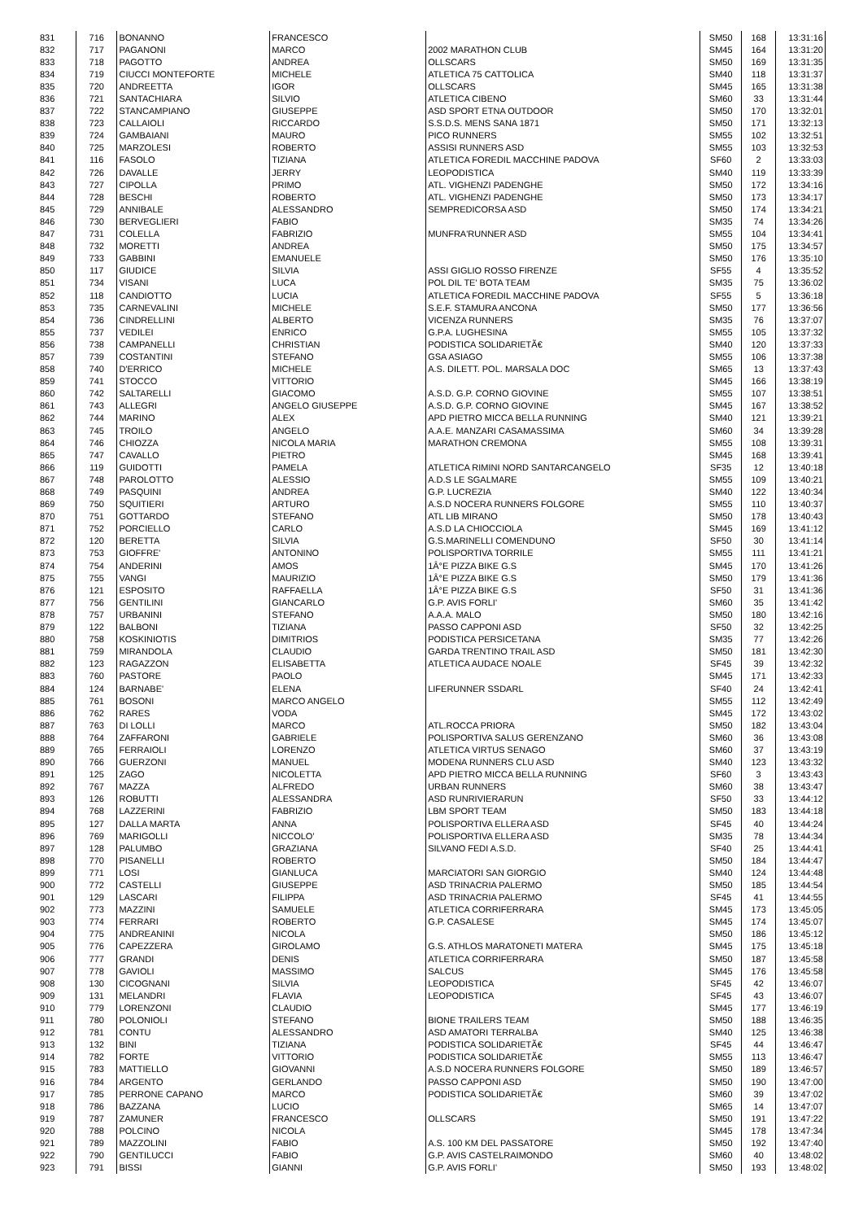| 831 | 716 | BONANNO | FRANCESCO | | SM50 | 168 | 13:31:16 |
| 832 | 717 | PAGANONI | MARCO | 2002 MARATHON CLUB | SM45 | 164 | 13:31:20 |
| 833 | 718 | PAGOTTO | ANDREA | OLLSCARS | SM50 | 169 | 13:31:35 |
| 834 | 719 | CIUCCI MONTEFORTE | MICHELE | ATLETICA 75 CATTOLICA | SM40 | 118 | 13:31:37 |
| 835 | 720 | ANDREETTA | IGOR | OLLSCARS | SM45 | 165 | 13:31:38 |
| 836 | 721 | SANTACHIARA | SILVIO | ATLETICA CIBENO | SM60 | 33 | 13:31:44 |
| 837 | 722 | STANCAMPIANO | GIUSEPPE | ASD SPORT ETNA OUTDOOR | SM50 | 170 | 13:32:01 |
| 838 | 723 | CALLAIOLI | RICCARDO | S.S.D.S. MENS SANA 1871 | SM50 | 171 | 13:32:13 |
| 839 | 724 | GAMBAIANI | MAURO | PICO RUNNERS | SM55 | 102 | 13:32:51 |
| 840 | 725 | MARZOLESI | ROBERTO | ASSISI RUNNERS ASD | SM55 | 103 | 13:32:53 |
| 841 | 116 | FASOLO | TIZIANA | ATLETICA FOREDIL MACCHINE PADOVA | SF60 | 2 | 13:33:03 |
| 842 | 726 | DAVALLE | JERRY | LEOPODISTICA | SM40 | 119 | 13:33:39 |
| 843 | 727 | CIPOLLA | PRIMO | ATL. VIGHENZI PADENGHE | SM50 | 172 | 13:34:16 |
| 844 | 728 | BESCHI | ROBERTO | ATL. VIGHENZI PADENGHE | SM50 | 173 | 13:34:17 |
| 845 | 729 | ANNIBALE | ALESSANDRO | SEMPREDICORSA ASD | SM50 | 174 | 13:34:21 |
| 846 | 730 | BERVEGLIERI | FABIO | | SM35 | 74 | 13:34:26 |
| 847 | 731 | COLELLA | FABRIZIO | MUNFRA'RUNNER ASD | SM55 | 104 | 13:34:41 |
| 848 | 732 | MORETTI | ANDREA | | SM50 | 175 | 13:34:57 |
| 849 | 733 | GABBINI | EMANUELE | | SM50 | 176 | 13:35:10 |
| 850 | 117 | GIUDICE | SILVIA | ASSI GIGLIO ROSSO FIRENZE | SF55 | 4 | 13:35:52 |
| 851 | 734 | VISANI | LUCA | POL DIL TE' BOTA TEAM | SM35 | 75 | 13:36:02 |
| 852 | 118 | CANDIOTTO | LUCIA | ATLETICA FOREDIL MACCHINE PADOVA | SF55 | 5 | 13:36:18 |
| 853 | 735 | CARNEVALINI | MICHELE | S.E.F. STAMURA ANCONA | SM50 | 177 | 13:36:56 |
| 854 | 736 | CINDRELLINI | ALBERTO | VICENZA RUNNERS | SM35 | 76 | 13:37:07 |
| 855 | 737 | VEDILEI | ENRICO | G.P.A. LUGHESINA | SM55 | 105 | 13:37:32 |
| 856 | 738 | CAMPANELLI | CHRISTIAN | PODISTICA SOLIDARIETÃ€ | SM40 | 120 | 13:37:33 |
| 857 | 739 | COSTANTINI | STEFANO | GSA ASIAGO | SM55 | 106 | 13:37:38 |
| 858 | 740 | D'ERRICO | MICHELE | A.S. DILETT. POL. MARSALA DOC | SM65 | 13 | 13:37:43 |
| 859 | 741 | STOCCO | VITTORIO | | SM45 | 166 | 13:38:19 |
| 860 | 742 | SALTARELLI | GIACOMO | A.S.D. G.P. CORNO GIOVINE | SM55 | 107 | 13:38:51 |
| 861 | 743 | ALLEGRI | ANGELO GIUSEPPE | A.S.D. G.P. CORNO GIOVINE | SM45 | 167 | 13:38:52 |
| 862 | 744 | MARINO | ALEX | APD PIETRO MICCA BELLA RUNNING | SM40 | 121 | 13:39:21 |
| 863 | 745 | TROILO | ANGELO | A.A.E. MANZARI CASAMASSIMA | SM60 | 34 | 13:39:28 |
| 864 | 746 | CHIOZZA | NICOLA MARIA | MARATHON CREMONA | SM55 | 108 | 13:39:31 |
| 865 | 747 | CAVALLO | PIETRO | | SM45 | 168 | 13:39:41 |
| 866 | 119 | GUIDOTTI | PAMELA | ATLETICA RIMINI NORD SANTARCANGELO | SF35 | 12 | 13:40:18 |
| 867 | 748 | PAROLOTTO | ALESSIO | A.D.S LE SGALMARE | SM55 | 109 | 13:40:21 |
| 868 | 749 | PASQUINI | ANDREA | G.P. LUCREZIA | SM40 | 122 | 13:40:34 |
| 869 | 750 | SQUITIERI | ARTURO | A.S.D NOCERA RUNNERS FOLGORE | SM55 | 110 | 13:40:37 |
| 870 | 751 | GOTTARDO | STEFANO | ATL LIB MIRANO | SM50 | 178 | 13:40:43 |
| 871 | 752 | PORCIELLO | CARLO | A.S.D LA CHIOCCIOLA | SM45 | 169 | 13:41:12 |
| 872 | 120 | BERETTA | SILVIA | G.S.MARINELLI COMENDUNO | SF50 | 30 | 13:41:14 |
| 873 | 753 | GIOFFRE' | ANTONINO | POLISPORTIVA TORRILE | SM55 | 111 | 13:41:21 |
| 874 | 754 | ANDERINI | AMOS | 1Â°E PIZZA BIKE G.S | SM45 | 170 | 13:41:26 |
| 875 | 755 | VANGI | MAURIZIO | 1Â°E PIZZA BIKE G.S | SM50 | 179 | 13:41:36 |
| 876 | 121 | ESPOSITO | RAFFAELLA | 1Â°E PIZZA BIKE G.S | SF50 | 31 | 13:41:36 |
| 877 | 756 | GENTILINI | GIANCARLO | G.P. AVIS FORLI' | SM60 | 35 | 13:41:42 |
| 878 | 757 | URBANINI | STEFANO | A.A.A. MALO | SM50 | 180 | 13:42:16 |
| 879 | 122 | BALBONI | TIZIANA | PASSO CAPPONI ASD | SF50 | 32 | 13:42:25 |
| 880 | 758 | KOSKINIOTIS | DIMITRIOS | PODISTICA PERSICETANA | SM35 | 77 | 13:42:26 |
| 881 | 759 | MIRANDOLA | CLAUDIO | GARDA TRENTINO TRAIL ASD | SM50 | 181 | 13:42:30 |
| 882 | 123 | RAGAZZON | ELISABETTA | ATLETICA AUDACE NOALE | SF45 | 39 | 13:42:32 |
| 883 | 760 | PASTORE | PAOLO | | SM45 | 171 | 13:42:33 |
| 884 | 124 | BARNABE' | ELENA | LIFERUNNER SSDARL | SF40 | 24 | 13:42:41 |
| 885 | 761 | BOSONI | MARCO ANGELO | | SM55 | 112 | 13:42:49 |
| 886 | 762 | RARES | VODA | | SM45 | 172 | 13:43:02 |
| 887 | 763 | DI LOLLI | MARCO | ATL.ROCCA PRIORA | SM50 | 182 | 13:43:04 |
| 888 | 764 | ZAFFARONI | GABRIELE | POLISPORTIVA SALUS GERENZANO | SM60 | 36 | 13:43:08 |
| 889 | 765 | FERRAIOLI | LORENZO | ATLETICA VIRTUS SENAGO | SM60 | 37 | 13:43:19 |
| 890 | 766 | GUERZONI | MANUEL | MODENA RUNNERS CLU ASD | SM40 | 123 | 13:43:32 |
| 891 | 125 | ZAGO | NICOLETTA | APD PIETRO MICCA BELLA RUNNING | SF60 | 3 | 13:43:43 |
| 892 | 767 | MAZZA | ALFREDO | URBAN RUNNERS | SM60 | 38 | 13:43:47 |
| 893 | 126 | ROBUTTI | ALESSANDRA | ASD RUNRIVIERARUN | SF50 | 33 | 13:44:12 |
| 894 | 768 | LAZZERINI | FABRIZIO | LBM SPORT TEAM | SM50 | 183 | 13:44:18 |
| 895 | 127 | DALLA MARTA | ANNA | POLISPORTIVA ELLERA ASD | SF45 | 40 | 13:44:24 |
| 896 | 769 | MARIGOLLI | NICCOLO' | POLISPORTIVA ELLERA ASD | SM35 | 78 | 13:44:34 |
| 897 | 128 | PALUMBO | GRAZIANA | SILVANO FEDI A.S.D. | SF40 | 25 | 13:44:41 |
| 898 | 770 | PISANELLI | ROBERTO | | SM50 | 184 | 13:44:47 |
| 899 | 771 | LOSI | GIANLUCA | MARCIATORI SAN GIORGIO | SM40 | 124 | 13:44:48 |
| 900 | 772 | CASTELLI | GIUSEPPE | ASD TRINACRIA PALERMO | SM50 | 185 | 13:44:54 |
| 901 | 129 | LASCARI | FILIPPA | ASD TRINACRIA PALERMO | SF45 | 41 | 13:44:55 |
| 902 | 773 | MAZZINI | SAMUELE | ATLETICA CORRIFERRARA | SM45 | 173 | 13:45:05 |
| 903 | 774 | FERRARI | ROBERTO | G.P. CASALESE | SM45 | 174 | 13:45:07 |
| 904 | 775 | ANDREANINI | NICOLA | | SM50 | 186 | 13:45:12 |
| 905 | 776 | CAPEZZERA | GIROLAMO | G.S. ATHLOS MARATONETI MATERA | SM45 | 175 | 13:45:18 |
| 906 | 777 | GRANDI | DENIS | ATLETICA CORRIFERRARA | SM50 | 187 | 13:45:58 |
| 907 | 778 | GAVIOLI | MASSIMO | SALCUS | SM45 | 176 | 13:45:58 |
| 908 | 130 | CICOGNANI | SILVIA | LEOPODISTICA | SF45 | 42 | 13:46:07 |
| 909 | 131 | MELANDRI | FLAVIA | LEOPODISTICA | SF45 | 43 | 13:46:07 |
| 910 | 779 | LORENZONI | CLAUDIO | | SM45 | 177 | 13:46:19 |
| 911 | 780 | POLONIOLI | STEFANO | BIONE TRAILERS TEAM | SM50 | 188 | 13:46:35 |
| 912 | 781 | CONTU | ALESSANDRO | ASD AMATORI TERRALBA | SM40 | 125 | 13:46:38 |
| 913 | 132 | BINI | TIZIANA | PODISTICA SOLIDARIETÃ€ | SF45 | 44 | 13:46:47 |
| 914 | 782 | FORTE | VITTORIO | PODISTICA SOLIDARIETÃ€ | SM55 | 113 | 13:46:47 |
| 915 | 783 | MATTIELLO | GIOVANNI | A.S.D NOCERA RUNNERS FOLGORE | SM50 | 189 | 13:46:57 |
| 916 | 784 | ARGENTO | GERLANDO | PASSO CAPPONI ASD | SM50 | 190 | 13:47:00 |
| 917 | 785 | PERRONE CAPANO | MARCO | PODISTICA SOLIDARIETÃ€ | SM60 | 39 | 13:47:02 |
| 918 | 786 | BAZZANA | LUCIO | | SM65 | 14 | 13:47:07 |
| 919 | 787 | ZAMUNER | FRANCESCO | OLLSCARS | SM50 | 191 | 13:47:22 |
| 920 | 788 | POLCINO | NICOLA | | SM45 | 178 | 13:47:34 |
| 921 | 789 | MAZZOLINI | FABIO | A.S. 100 KM DEL PASSATORE | SM50 | 192 | 13:47:40 |
| 922 | 790 | GENTILUCCI | FABIO | G.P. AVIS CASTELRAIMONDO | SM60 | 40 | 13:48:02 |
| 923 | 791 | BISSI | GIANNI | G.P. AVIS FORLI' | SM50 | 193 | 13:48:02 |